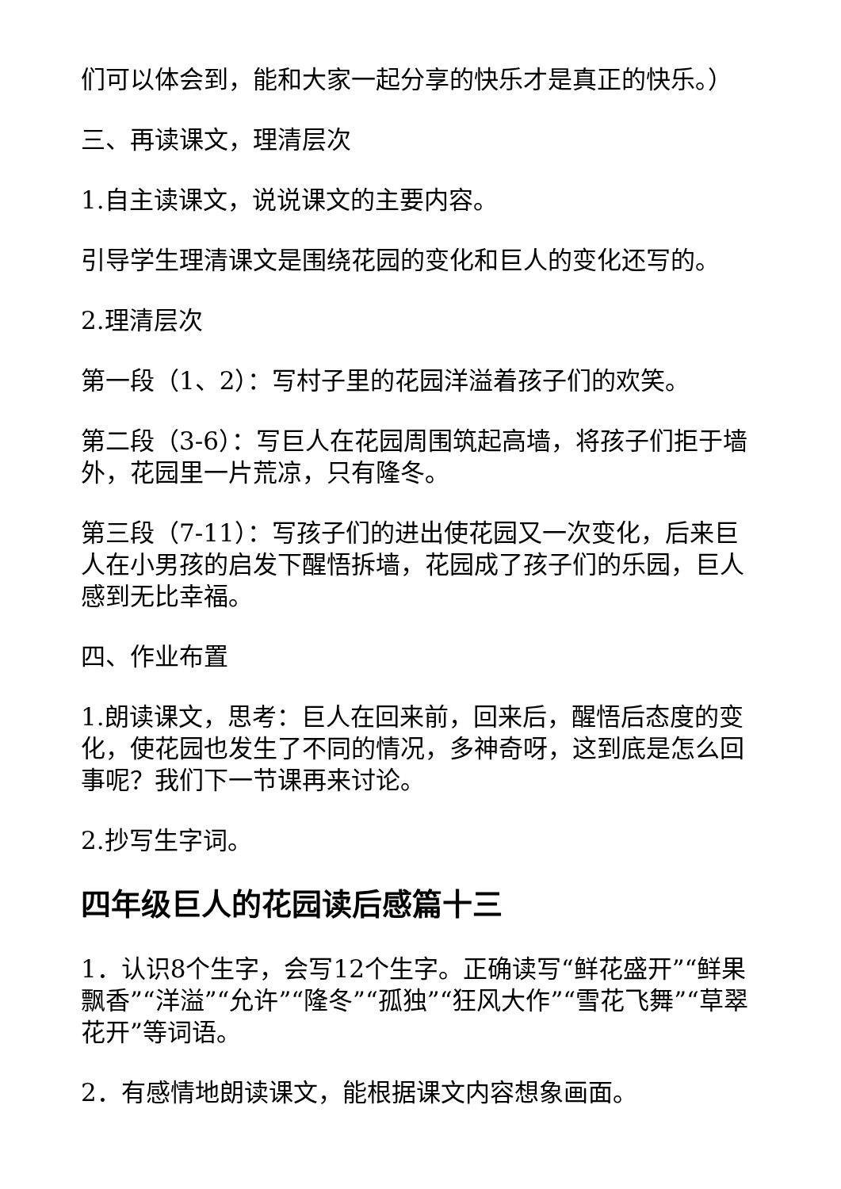们可以体会到，能和大家一起分享的快乐才是真正的快乐。）
三、再读课文，理清层次
1.自主读课文，说说课文的主要内容。
引导学生理清课文是围绕花园的变化和巨人的变化还写的。
2.理清层次
第一段（1、2）：写村子里的花园洋溢着孩子们的欢笑。
第二段（3-6）：写巨人在花园周围筑起高墙，将孩子们拒于墙外，花园里一片荒凉，只有隆冬。
第三段（7-11）：写孩子们的进出使花园又一次变化，后来巨人在小男孩的启发下醒悟拆墙，花园成了孩子们的乐园，巨人感到无比幸福。
四、作业布置
1.朗读课文，思考：巨人在回来前，回来后，醒悟后态度的变化，使花园也发生了不同的情况，多神奇呀，这到底是怎么回事呢？我们下一节课再来讨论。
2.抄写生字词。
四年级巨人的花园读后感篇十三
1．认识8个生字，会写12个生字。正确读写“鲜花盛开”“鲜果飘香”“洋溢”“允许”“隆冬”“孤独”“狂风大作”“雪花飞舞”“草翠花开”等词语。
2．有感情地朗读课文，能根据课文内容想象画面。